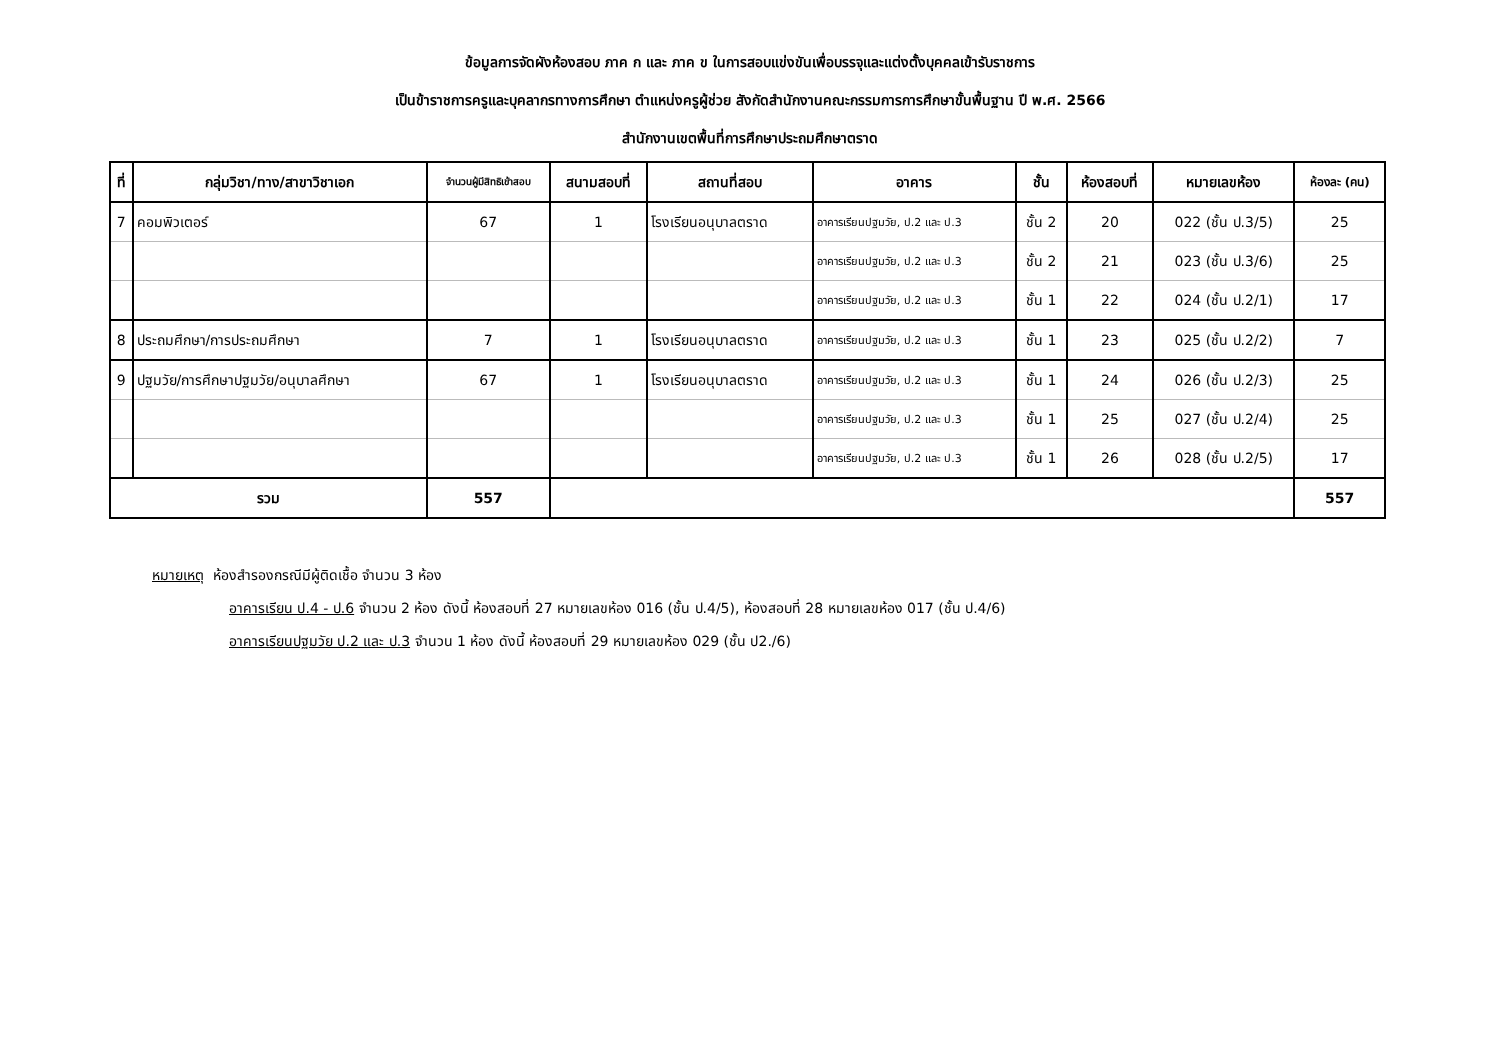ข้อมูลการจัดผังห้องสอบ ภาค ก และ ภาค ข ในการสอบแข่งขันเพื่อบรรจุและแต่งตั้งบุคคลเข้ารับราชการ
เป็นข้าราชการครูและบุคลากรทางการศึกษา ตำแหน่งครูผู้ช่วย สังกัดสำนักงานคณะกรรมการการศึกษาขั้นพื้นฐาน ปี พ.ศ. 2566
สำนักงานเขตพื้นที่การศึกษาประถมศึกษาตราด
| ที่ | กลุ่มวิชา/ทาง/สาขาวิชาเอก | จำนวนผู้มีสิทธิเข้าสอบ | สนามสอบที่ | สถานที่สอบ | อาคาร | ชั้น | ห้องสอบที่ | หมายเลขห้อง | ห้องละ (คน) |
| --- | --- | --- | --- | --- | --- | --- | --- | --- | --- |
| 7 | คอมพิวเตอร์ | 67 | 1 | โรงเรียนอนุบาลตราด | อาคารเรียนปฐมวัย, ป.2 และ ป.3 | ชั้น 2 | 20 | 022 (ชั้น ป.3/5) | 25 |
| | | | | | อาคารเรียนปฐมวัย, ป.2 และ ป.3 | ชั้น 2 | 21 | 023 (ชั้น ป.3/6) | 25 |
| | | | | | อาคารเรียนปฐมวัย, ป.2 และ ป.3 | ชั้น 1 | 22 | 024 (ชั้น ป.2/1) | 17 |
| 8 | ประถมศึกษา/การประถมศึกษา | 7 | 1 | โรงเรียนอนุบาลตราด | อาคารเรียนปฐมวัย, ป.2 และ ป.3 | ชั้น 1 | 23 | 025 (ชั้น ป.2/2) | 7 |
| 9 | ปฐมวัย/การศึกษาปฐมวัย/อนุบาลศึกษา | 67 | 1 | โรงเรียนอนุบาลตราด | อาคารเรียนปฐมวัย, ป.2 และ ป.3 | ชั้น 1 | 24 | 026 (ชั้น ป.2/3) | 25 |
| | | | | | อาคารเรียนปฐมวัย, ป.2 และ ป.3 | ชั้น 1 | 25 | 027 (ชั้น ป.2/4) | 25 |
| | | | | | อาคารเรียนปฐมวัย, ป.2 และ ป.3 | ชั้น 1 | 26 | 028 (ชั้น ป.2/5) | 17 |
| รวม | | 557 | | | | | | | 557 |
หมายเหตุ ห้องสำรองกรณีมีผู้ติดเชื้อ จำนวน 3 ห้อง
อาคารเรียน ป.4 - ป.6 จำนวน 2 ห้อง ดังนี้ ห้องสอบที่ 27 หมายเลขห้อง 016 (ชั้น ป.4/5), ห้องสอบที่ 28 หมายเลขห้อง 017 (ชั้น ป.4/6)
อาคารเรียนปฐมวัย ป.2 และ ป.3 จำนวน 1 ห้อง ดังนี้ ห้องสอบที่ 29 หมายเลขห้อง 029 (ชั้น ป2./6)